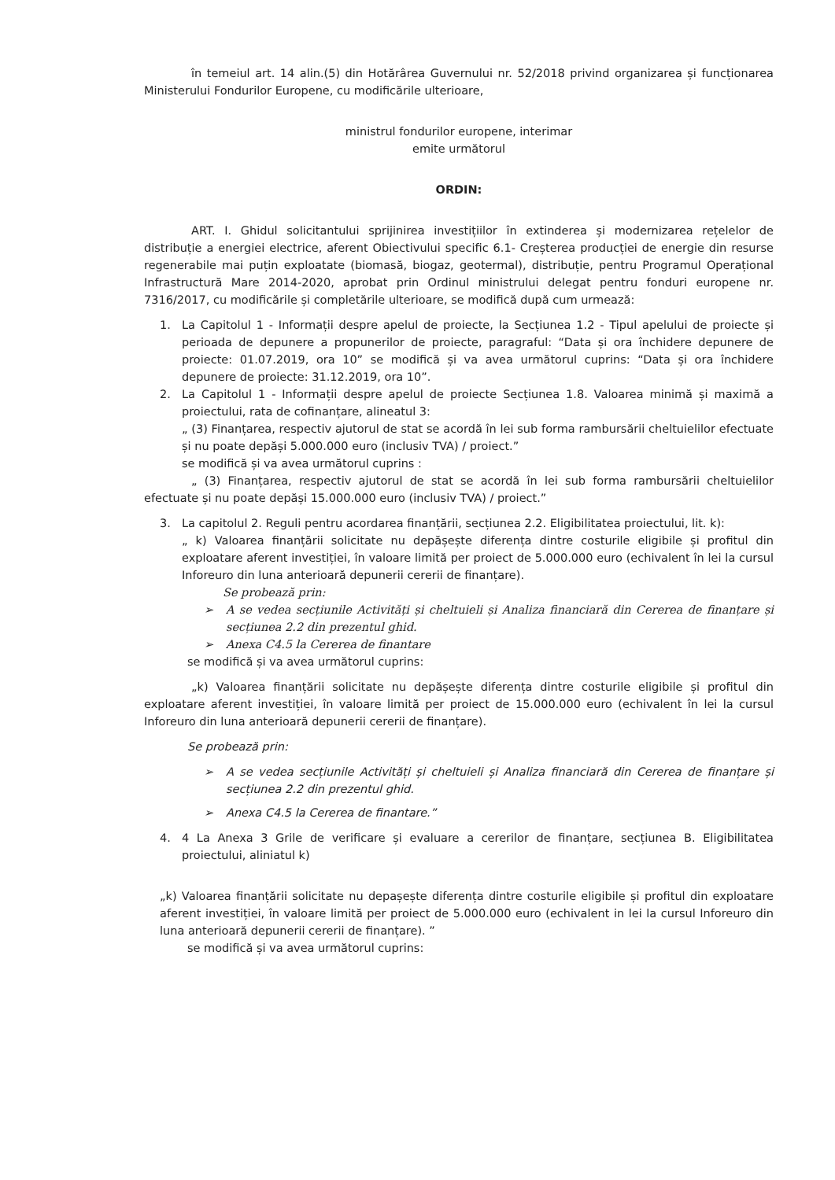în temeiul art. 14 alin.(5) din Hotărârea Guvernului nr. 52/2018 privind organizarea și funcționarea Ministerului Fondurilor Europene, cu modificările ulterioare,
ministrul fondurilor europene, interimar
emite următorul
ORDIN:
ART. I. Ghidul solicitantului sprijinirea investițiilor în extinderea și modernizarea rețelelor de distribuție a energiei electrice, aferent Obiectivului specific 6.1- Creșterea producției de energie din resurse regenerabile mai puțin exploatate (biomasă, biogaz, geotermal), distribuție, pentru Programul Operațional Infrastructură Mare 2014-2020, aprobat prin Ordinul ministrului delegat pentru fonduri europene nr. 7316/2017, cu modificările și completările ulterioare, se modifică după cum urmează:
1. La Capitolul 1 - Informații despre apelul de proiecte, la Secțiunea 1.2 - Tipul apelului de proiecte și perioada de depunere a propunerilor de proiecte, paragraful: “Data și ora închidere depunere de proiecte: 01.07.2019, ora 10” se modifică și va avea următorul cuprins: “Data și ora închidere depunere de proiecte: 31.12.2019, ora 10”.
2. La Capitolul 1 - Informații despre apelul de proiecte Secțiunea 1.8. Valoarea minimă și maximă a proiectului, rata de cofinanțare, alineatul 3:
„ (3) Finanțarea, respectiv ajutorul de stat se acordă în lei sub forma rambursării cheltuielilor efectuate și nu poate depăși 5.000.000 euro (inclusiv TVA) / proiect.”
se modifică și va avea următorul cuprins :
„ (3) Finanțarea, respectiv ajutorul de stat se acordă în lei sub forma rambursării cheltuielilor efectuate și nu poate depăși 15.000.000 euro (inclusiv TVA) / proiect.”
3. La capitolul 2. Reguli pentru acordarea finanțării, secțiunea 2.2. Eligibilitatea proiectului, lit. k):
„ k) Valoarea finanțării solicitate nu depășește diferența dintre costurile eligibile și profitul din exploatare aferent investiției, în valoare limită per proiect de 5.000.000 euro (echivalent în lei la cursul Inforeuro din luna anterioară depunerii cererii de finanțare).
Se probează prin:
➢ A se vedea secțiunile Activități și cheltuieli și Analiza financiară din Cererea de finanțare și secțiunea 2.2 din prezentul ghid.
➢ Anexa C4.5 la Cererea de finantare
se modifică și va avea următorul cuprins:
„k) Valoarea finanțării solicitate nu depășește diferența dintre costurile eligibile și profitul din exploatare aferent investiției, în valoare limită per proiect de 15.000.000 euro (echivalent în lei la cursul Inforeuro din luna anterioară depunerii cererii de finanțare).
Se probează prin:
➢ A se vedea secțiunile Activități și cheltuieli și Analiza financiară din Cererea de finanțare și secțiunea 2.2 din prezentul ghid.
➢ Anexa C4.5 la Cererea de finantare.”
4. 4 La Anexa 3 Grile de verificare și evaluare a cererilor de finanțare, secțiunea B. Eligibilitatea proiectului, aliniatul k)
„k) Valoarea finanțării solicitate nu depașește diferența dintre costurile eligibile și profitul din exploatare aferent investiției, în valoare limită per proiect de 5.000.000 euro (echivalent in lei la cursul Inforeuro din luna anterioară depunerii cererii de finanțare). ”
se modifică și va avea următorul cuprins: